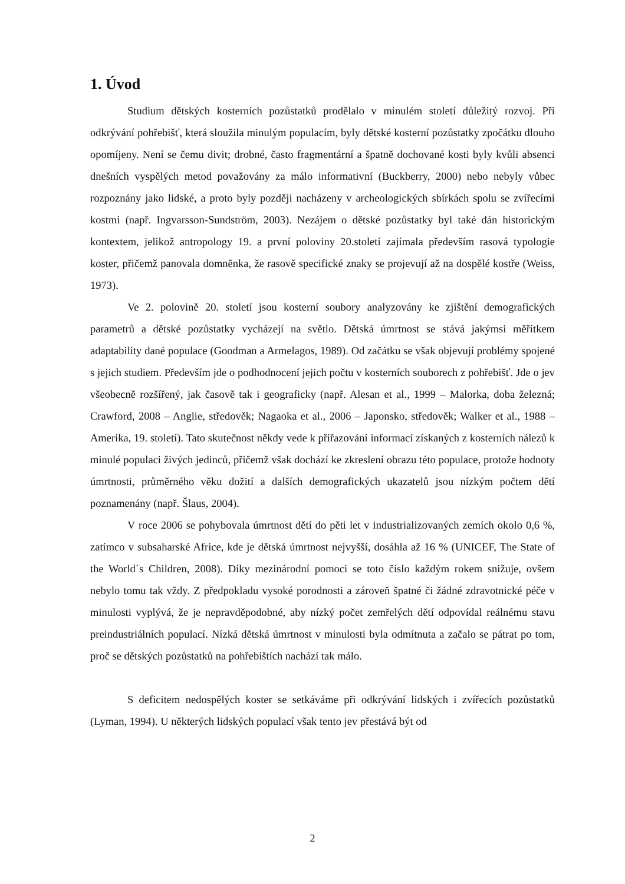1. Úvod
Studium dětských kosterních pozůstatků prodělalo v minulém století důležitý rozvoj. Při odkrývání pohřebišť, která sloužila minulým populacím, byly dětské kosterní pozůstatky zpočátku dlouho opomíjeny. Není se čemu divit; drobné, často fragmentární a špatně dochované kosti byly kvůli absenci dnešních vyspělých metod považovány za málo informativní (Buckberry, 2000) nebo nebyly vůbec rozpoznány jako lidské, a proto byly později nacházeny v archeologických sbírkách spolu se zvířecími kostmi (např. Ingvarsson-Sundström, 2003). Nezájem o dětské pozůstatky byl také dán historickým kontextem, jelikož antropology 19. a první poloviny 20.století zajímala především rasová typologie koster, přičemž panovala domněnka, že rasově specifické znaky se projevují až na dospělé kostře (Weiss, 1973).
Ve 2. polovině 20. století jsou kosterní soubory analyzovány ke zjištění demografických parametrů a dětské pozůstatky vycházejí na světlo. Dětská úmrtnost se stává jakýmsi měřítkem adaptability dané populace (Goodman a Armelagos, 1989). Od začátku se však objevují problémy spojené s jejich studiem. Především jde o podhodnocení jejich počtu v kosterních souborech z pohřebišť. Jde o jev všeobecně rozšířený, jak časově tak i geograficky (např. Alesan et al., 1999 – Malorka, doba železná; Crawford, 2008 – Anglie, středověk; Nagaoka et al., 2006 – Japonsko, středověk; Walker et al., 1988 – Amerika, 19. století). Tato skutečnost někdy vede k přiřazování informací získaných z kosterních nálezů k minulé populaci živých jedinců, přičemž však dochází ke zkreslení obrazu této populace, protože hodnoty úmrtnosti, průměrného věku dožití a dalších demografických ukazatelů jsou nízkým počtem dětí poznamenány (např. Šlaus, 2004).
V roce 2006 se pohybovala úmrtnost dětí do pěti let v industrializovaných zemích okolo 0,6 %, zatímco v subsaharské Africe, kde je dětská úmrtnost nejvyšší, dosáhla až 16 % (UNICEF, The State of the World´s Children, 2008). Díky mezinárodní pomoci se toto číslo každým rokem snižuje, ovšem nebylo tomu tak vždy. Z předpokladu vysoké porodnosti a zároveň špatné či žádné zdravotnické péče v minulosti vyplývá, že je nepravděpodobné, aby nízký počet zemřelých dětí odpovídal reálnému stavu preindustriálních populací. Nízká dětská úmrtnost v minulosti byla odmítnuta a začalo se pátrat po tom, proč se dětských pozůstatků na pohřebištích nachází tak málo.
S deficitem nedospělých koster se setkáváme při odkrývání lidských i zvířecích pozůstatků (Lyman, 1994). U některých lidských populací však tento jev přestává být od
2